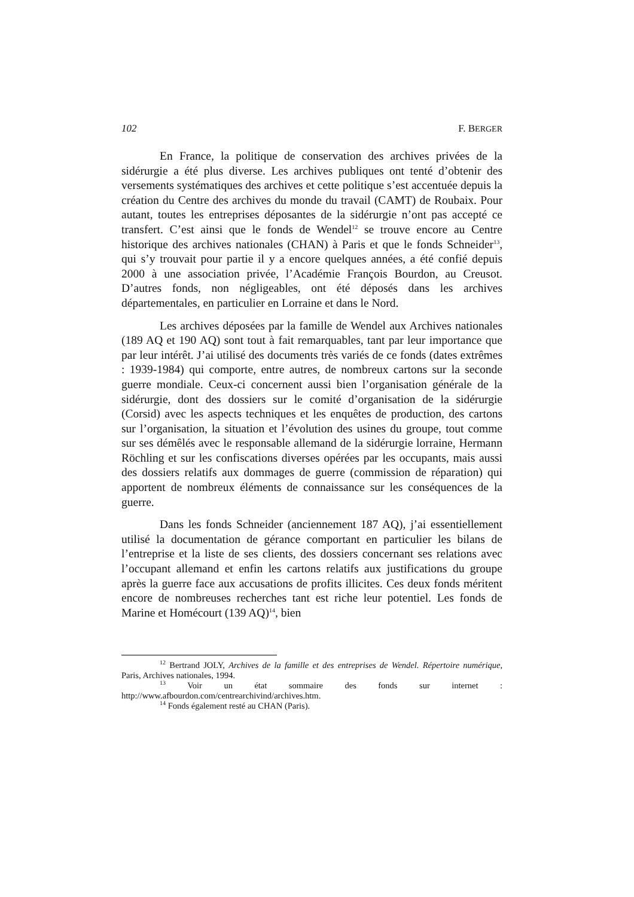102 F. BERGER
En France, la politique de conservation des archives privées de la sidérurgie a été plus diverse. Les archives publiques ont tenté d’obtenir des versements systématiques des archives et cette politique s’est accentuée depuis la création du Centre des archives du monde du travail (CAMT) de Roubaix. Pour autant, toutes les entreprises déposantes de la sidérurgie n’ont pas accepté ce transfert. C’est ainsi que le fonds de Wendel<sup>12</sup> se trouve encore au Centre historique des archives nationales (CHAN) à Paris et que le fonds Schneider<sup>13</sup>, qui s’y trouvait pour partie il y a encore quelques années, a été confié depuis 2000 à une association privée, l’Académie François Bourdon, au Creusot. D’autres fonds, non négligeables, ont été déposés dans les archives départementales, en particulier en Lorraine et dans le Nord.
Les archives déposées par la famille de Wendel aux Archives nationales (189 AQ et 190 AQ) sont tout à fait remarquables, tant par leur importance que par leur intérêt. J’ai utilisé des documents très variés de ce fonds (dates extrêmes : 1939-1984) qui comporte, entre autres, de nombreux cartons sur la seconde guerre mondiale. Ceux-ci concernent aussi bien l’organisation générale de la sidérurgie, dont des dossiers sur le comité d’organisation de la sidérurgie (Corsid) avec les aspects techniques et les enquêtes de production, des cartons sur l’organisation, la situation et l’évolution des usines du groupe, tout comme sur ses démêlés avec le responsable allemand de la sidérurgie lorraine, Hermann Röchling et sur les confiscations diverses opérées par les occupants, mais aussi des dossiers relatifs aux dommages de guerre (commission de réparation) qui apportent de nombreux éléments de connaissance sur les conséquences de la guerre.
Dans les fonds Schneider (anciennement 187 AQ), j’ai essentiellement utilisé la documentation de gérance comportant en particulier les bilans de l’entreprise et la liste de ses clients, des dossiers concernant ses relations avec l’occupant allemand et enfin les cartons relatifs aux justifications du groupe après la guerre face aux accusations de profits illicites. Ces deux fonds méritent encore de nombreuses recherches tant est riche leur potentiel. Les fonds de Marine et Homécourt (139 AQ)<sup>14</sup>, bien
<sup>12</sup> Bertrand JOLY, Archives de la famille et des entreprises de Wendel. Répertoire numérique, Paris, Archives nationales, 1994.
<sup>13</sup> Voir un état sommaire des fonds sur internet : http://www.afbourdon.com/centrearchivind/archives.htm.
<sup>14</sup> Fonds également resté au CHAN (Paris).